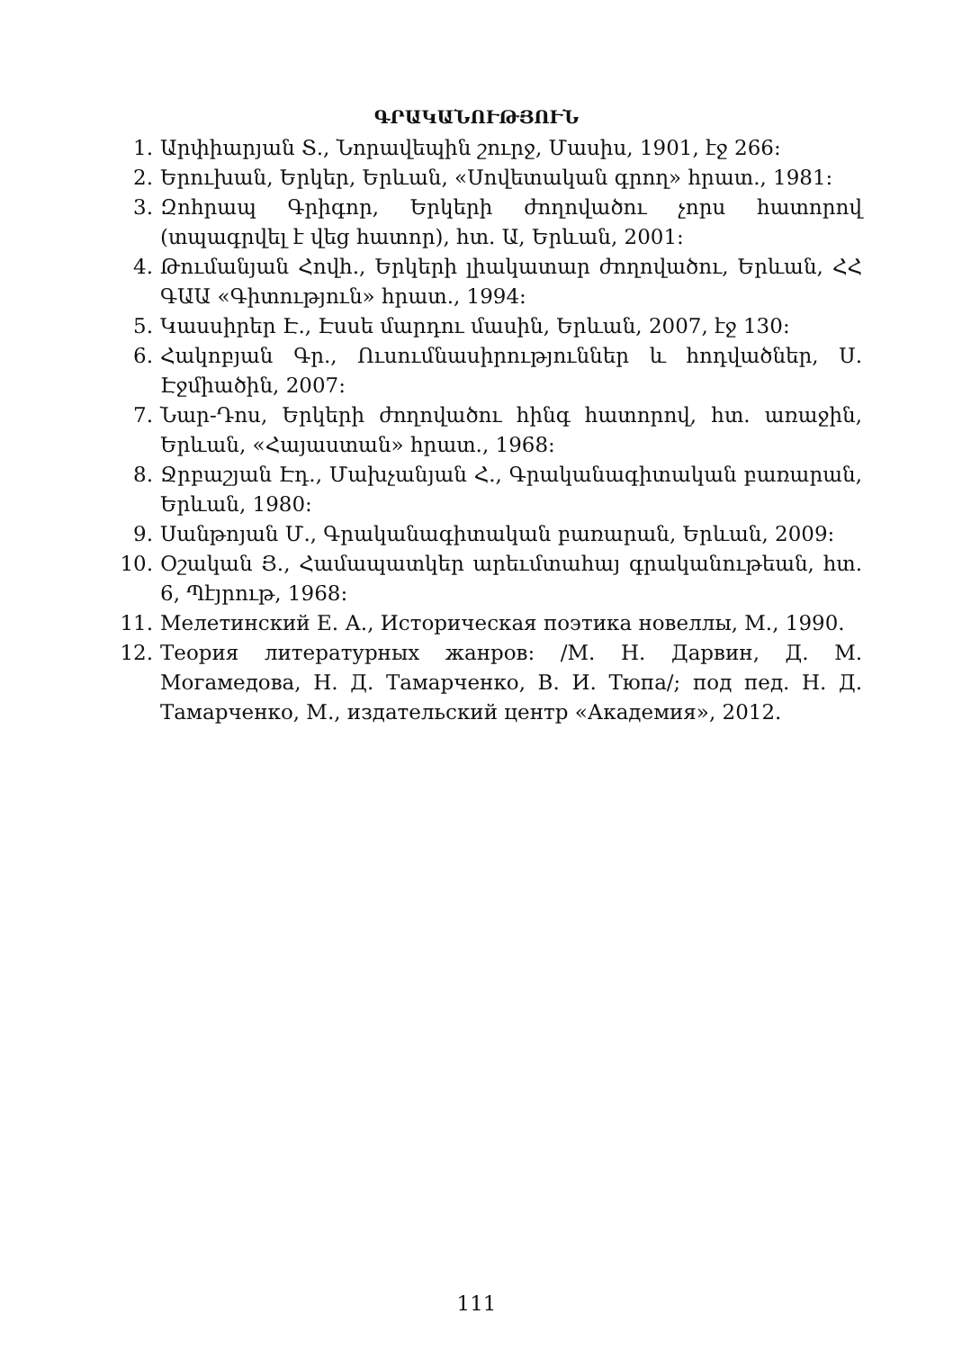ԳՐԱԿԱՆՈՒԹՅՈՒՆ
1. Արփիարյան Տ., Նորավեպին շուրջ, Մասիս, 1901, էջ 266:
2. Երուխան, Երկեր, Երևան, «Սովետական գրող» հրատ., 1981:
3. Զոհրապ Գրիգոր, Երկերի ժողովածու չորս հատորով (տպագրվել է վեց հատոր), հտ. Ա, Երևան, 2001:
4. Թումանյան Հովհ., Երկերի լիակատար ժողովածու, Երևան, ՀՀ ԳԱԱ «Գիտություն» հրատ., 1994:
5. Կասսիրեր Է., Էսսե մարդու մասին, Երևան, 2007, էջ 130:
6. Հակոբյան Գր., Ուսումնասիրություններ և հոդվածներ, Ս. Էջմիածին, 2007:
7. Նար-Դոս, Երկերի ժողովածու հինգ հատորով, հտ. առաջին, Երևան, «Հայաստան» հրատ., 1968:
8. Ջրբաշյան Էդ., Մախչանյան Հ., Գրականագիտական բառարան, Երևան, 1980:
9. Սանթոյան Մ., Գրականագիտական բառարան, Երևան, 2009:
10. Օշական Յ., Համապատկեր արեւմտահայ գրականութեան, հտ. 6, Պէյրութ, 1968:
11. Мелетинский Е. А., Историческая поэтика новеллы, М., 1990.
12. Теория литературных жанров: /М. Н. Дарвин, Д. М. Могамедова, Н. Д. Тамарченко, В. И. Тюпа/; под пед. Н. Д. Тамарченко, М., издательский центр «Академия», 2012.
111